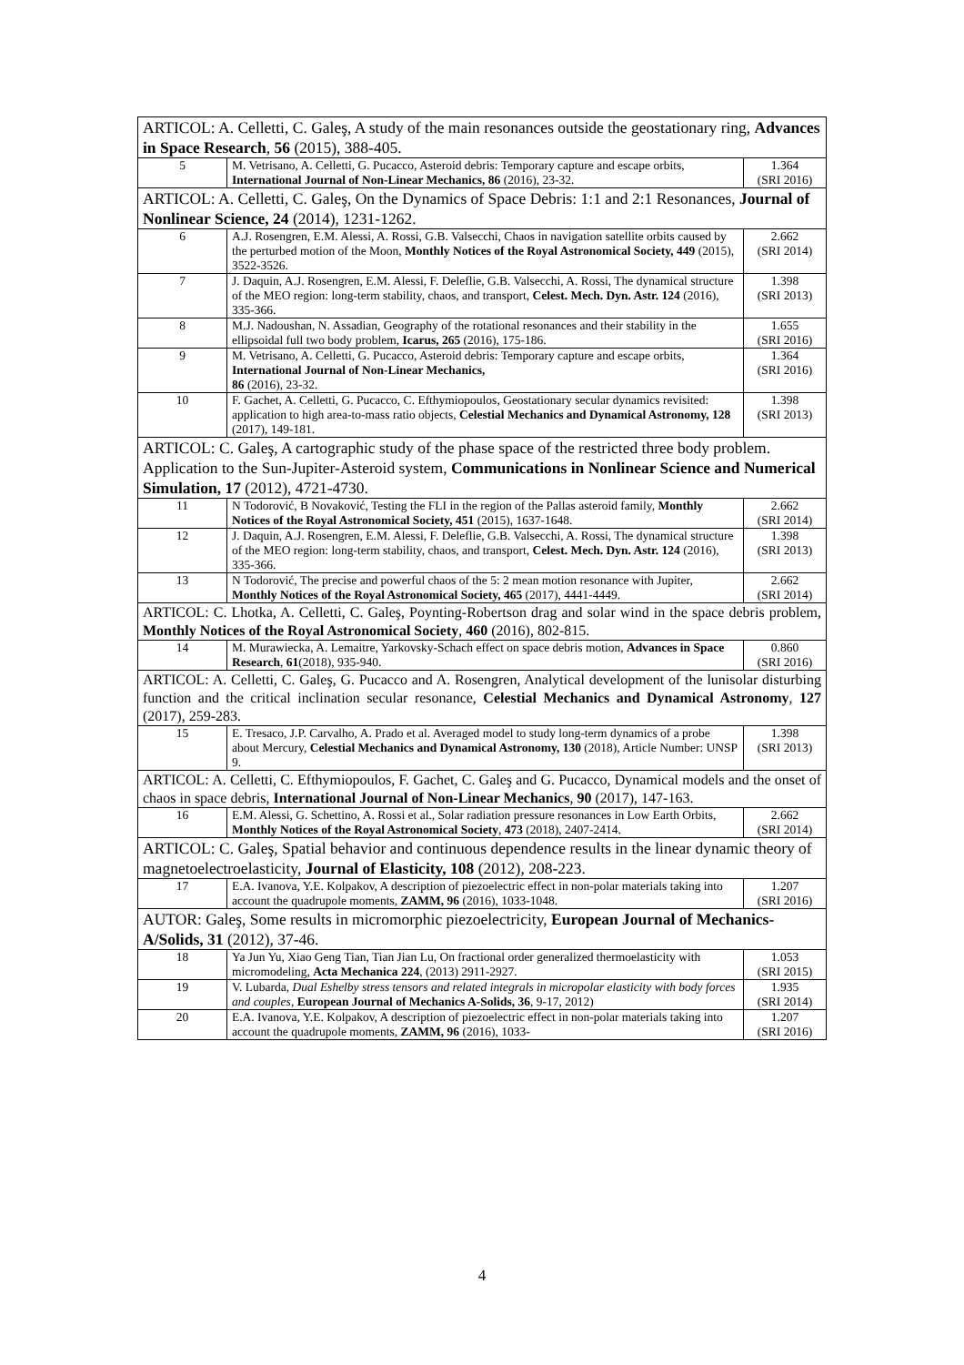| ARTICOL: A. Celletti, C. Galeş, A study of the main resonances outside the geostationary ring, Advances in Space Research , 56 (2015), 388-405. | | |
| 5 | M. Vetrisano, A. Celletti, G. Pucacco, Asteroid debris: Temporary capture and escape orbits, International Journal of Non-Linear Mechanics, 86 (2016), 23-32. | 1.364 (SRI 2016) |
| ARTICOL: A. Celletti, C. Galeş, On the Dynamics of Space Debris: 1:1 and 2:1 Resonances, Journal of Nonlinear Science, 24 (2014), 1231-1262. | | |
| 6 | A.J. Rosengren, E.M. Alessi, A. Rossi, G.B. Valsecchi, Chaos in navigation satellite orbits caused by the perturbed motion of the Moon, Monthly Notices of the Royal Astronomical Society, 449 (2015), 3522-3526. | 2.662 (SRI 2014) |
| 7 | J. Daquin, A.J. Rosengren, E.M. Alessi, F. Deleflie, G.B. Valsecchi, A. Rossi, The dynamical structure of the MEO region: long-term stability, chaos, and transport, Celest. Mech. Dyn. Astr. 124 (2016), 335-366. | 1.398 (SRI 2013) |
| 8 | M.J. Nadoushan, N. Assadian, Geography of the rotational resonances and their stability in the ellipsoidal full two body problem, Icarus, 265 (2016), 175-186. | 1.655 (SRI 2016) |
| 9 | M. Vetrisano, A. Celletti, G. Pucacco, Asteroid debris: Temporary capture and escape orbits, International Journal of Non-Linear Mechanics, 86 (2016), 23-32. | 1.364 (SRI 2016) |
| 10 | F. Gachet, A. Celletti, G. Pucacco, C. Efthymiopoulos, Geostationary secular dynamics revisited: application to high area-to-mass ratio objects, Celestial Mechanics and Dynamical Astronomy, 128 (2017), 149-181. | 1.398 (SRI 2013) |
| ARTICOL: C. Galeş, A cartographic study of the phase space of the restricted three body problem. Application to the Sun-Jupiter-Asteroid system, Communications in Nonlinear Science and Numerical Simulation, 17 (2012), 4721-4730. | | |
| 11 | N Todorović, B Novaković, Testing the FLI in the region of the Pallas asteroid family, Monthly Notices of the Royal Astronomical Society, 451 (2015), 1637-1648. | 2.662 (SRI 2014) |
| 12 | J. Daquin, A.J. Rosengren, E.M. Alessi, F. Deleflie, G.B. Valsecchi, A. Rossi, The dynamical structure of the MEO region: long-term stability, chaos, and transport, Celest. Mech. Dyn. Astr. 124 (2016), 335-366. | 1.398 (SRI 2013) |
| 13 | N Todorović, The precise and powerful chaos of the 5: 2 mean motion resonance with Jupiter, Monthly Notices of the Royal Astronomical Society, 465 (2017), 4441-4449. | 2.662 (SRI 2014) |
| ARTICOL: C. Lhotka, A. Celletti, C. Galeş, Poynting-Robertson drag and solar wind in the space debris problem, Monthly Notices of the Royal Astronomical Society , 460 (2016), 802-815. | | |
| 14 | M. Murawiecka, A. Lemaitre, Yarkovsky-Schach effect on space debris motion, Advances in Space Research , 61 (2018), 935-940. | 0.860 (SRI 2016) |
| ARTICOL: A. Celletti, C. Galeş, G. Pucacco and A. Rosengren, Analytical development of the lunisolar disturbing function and the critical inclination secular resonance, Celestial Mechanics and Dynamical Astronomy , 127 (2017), 259-283. | | |
| 15 | E. Tresaco, J.P. Carvalho, A. Prado et al. Averaged model to study long-term dynamics of a probe about Mercury, Celestial Mechanics and Dynamical Astronomy, 130 (2018), Article Number: UNSP 9. | 1.398 (SRI 2013) |
| ARTICOL: A. Celletti, C. Efthymiopoulos, F. Gachet, C. Galeş and G. Pucacco, Dynamical models and the onset of chaos in space debris, International Journal of Non-Linear Mechanics , 90 (2017), 147-163. | | |
| 16 | E.M. Alessi, G. Schettino, A. Rossi et al., Solar radiation pressure resonances in Low Earth Orbits, Monthly Notices of the Royal Astronomical Society , 473 (2018), 2407-2414. | 2.662 (SRI 2014) |
| ARTICOL: C. Galeş, Spatial behavior and continuous dependence results in the linear dynamic theory of magnetoelectroelasticity, Journal of Elasticity, 108 (2012), 208-223. | | |
| 17 | E.A. Ivanova, Y.E. Kolpakov, A description of piezoelectric effect in non-polar materials taking into account the quadrupole moments, ZAMM, 96 (2016), 1033-1048. | 1.207 (SRI 2016) |
| AUTOR: Galeş, Some results in micromorphic piezoelectricity, European Journal of Mechanics-A/Solids, 31 (2012), 37-46. | | |
| 18 | Ya Jun Yu, Xiao Geng Tian, Tian Jian Lu, On fractional order generalized thermoelasticity with micromodeling, Acta Mechanica 224 , (2013) 2911-2927. | 1.053 (SRI 2015) |
| 19 | V. Lubarda, Dual Eshelby stress tensors and related integrals in micropolar elasticity with body forces and couples , European Journal of Mechanics A-Solids, 36 , 9-17, 2012) | 1.935 (SRI 2014) |
| 20 | E.A. Ivanova, Y.E. Kolpakov, A description of piezoelectric effect in non-polar materials taking into account the quadrupole moments, ZAMM, 96 (2016), 1033- | 1.207 (SRI 2016) |
4